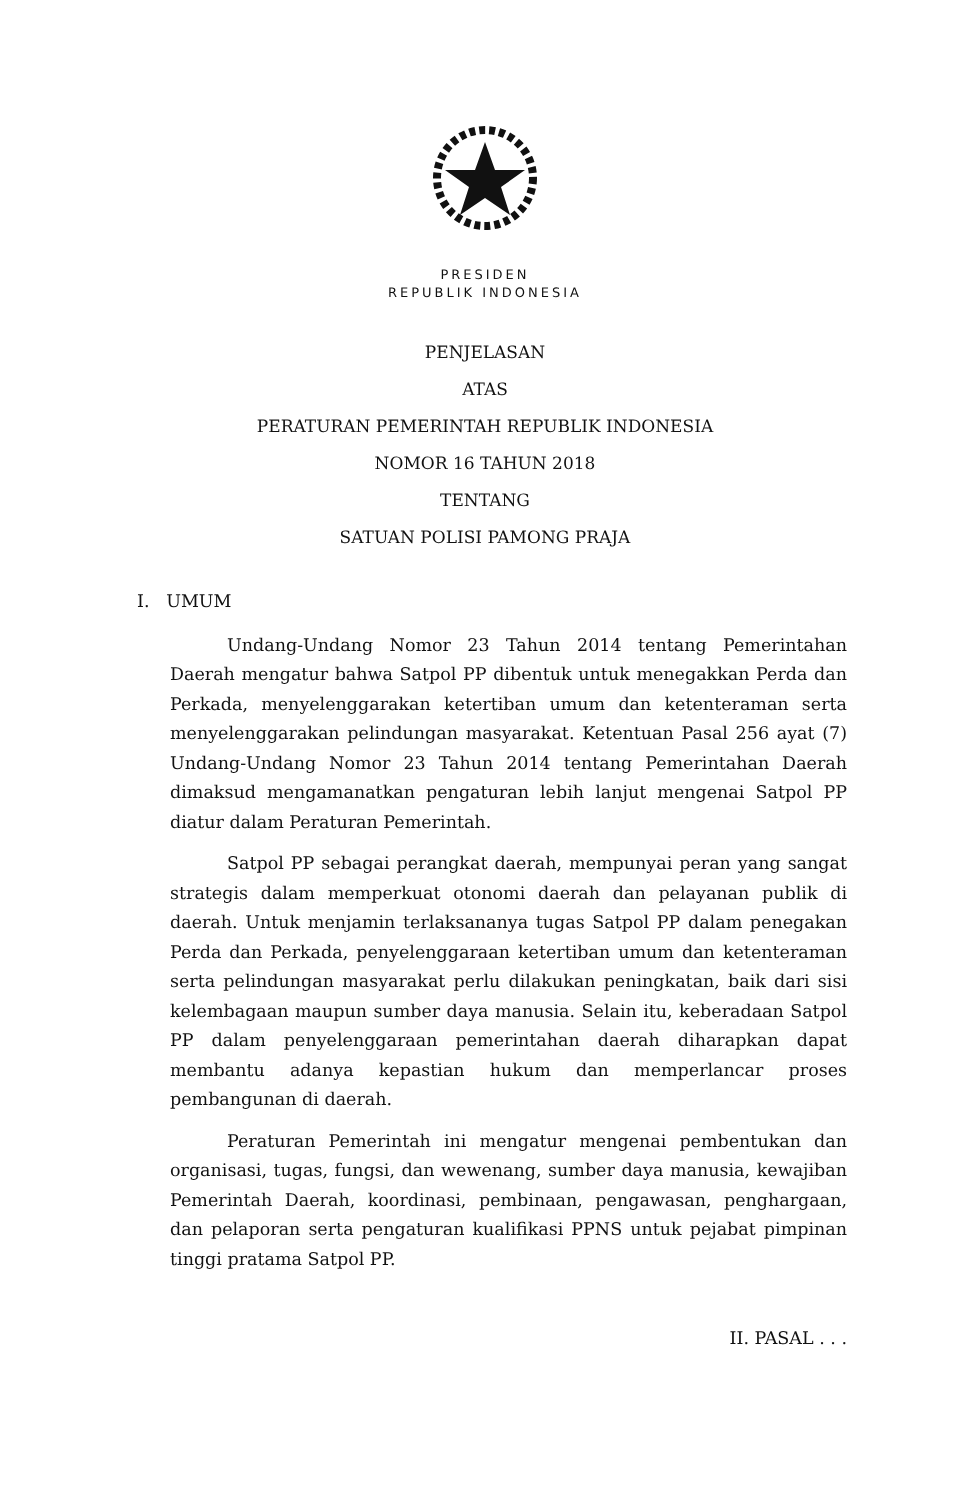PRESIDEN
REPUBLIK INDONESIA
PENJELASAN
ATAS
PERATURAN PEMERINTAH REPUBLIK INDONESIA
NOMOR 16 TAHUN 2018
TENTANG
SATUAN POLISI PAMONG PRAJA
I. UMUM
Undang-Undang Nomor 23 Tahun 2014 tentang Pemerintahan Daerah mengatur bahwa Satpol PP dibentuk untuk menegakkan Perda dan Perkada, menyelenggarakan ketertiban umum dan ketenteraman serta menyelenggarakan pelindungan masyarakat. Ketentuan Pasal 256 ayat (7) Undang-Undang Nomor 23 Tahun 2014 tentang Pemerintahan Daerah dimaksud mengamanatkan pengaturan lebih lanjut mengenai Satpol PP diatur dalam Peraturan Pemerintah.
Satpol PP sebagai perangkat daerah, mempunyai peran yang sangat strategis dalam memperkuat otonomi daerah dan pelayanan publik di daerah. Untuk menjamin terlaksananya tugas Satpol PP dalam penegakan Perda dan Perkada, penyelenggaraan ketertiban umum dan ketenteraman serta pelindungan masyarakat perlu dilakukan peningkatan, baik dari sisi kelembagaan maupun sumber daya manusia. Selain itu, keberadaan Satpol PP dalam penyelenggaraan pemerintahan daerah diharapkan dapat membantu adanya kepastian hukum dan memperlancar proses pembangunan di daerah.
Peraturan Pemerintah ini mengatur mengenai pembentukan dan organisasi, tugas, fungsi, dan wewenang, sumber daya manusia, kewajiban Pemerintah Daerah, koordinasi, pembinaan, pengawasan, penghargaan, dan pelaporan serta pengaturan kualifikasi PPNS untuk pejabat pimpinan tinggi pratama Satpol PP.
II. PASAL . . .